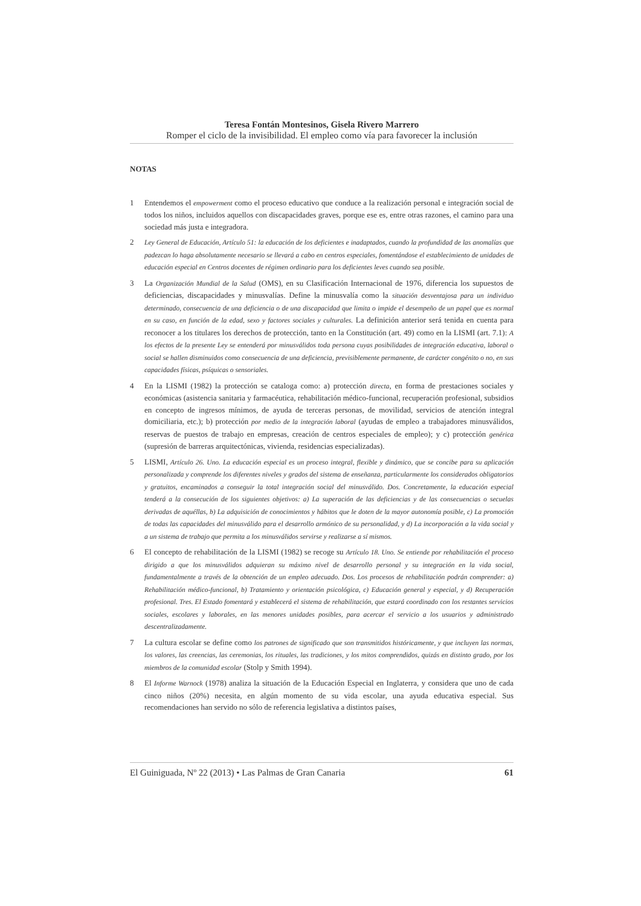Teresa Fontán Montesinos, Gisela Rivero Marrero
Romper el ciclo de la invisibilidad. El empleo como vía para favorecer la inclusión
NOTAS
1 Entendemos el empowerment como el proceso educativo que conduce a la realización personal e integración social de todos los niños, incluidos aquellos con discapacidades graves, porque ese es, entre otras razones, el camino para una sociedad más justa e integradora.
2 Ley General de Educación, Artículo 51: la educación de los deficientes e inadaptados, cuando la profundidad de las anomalías que padezcan lo haga absolutamente necesario se llevará a cabo en centros especiales, fomentándose el establecimiento de unidades de educación especial en Centros docentes de régimen ordinario para los deficientes leves cuando sea posible.
3 La Organización Mundial de la Salud (OMS), en su Clasificación Internacional de 1976, diferencia los supuestos de deficiencias, discapacidades y minusvalías. Define la minusvalía como la situación desventajosa para un individuo determinado, consecuencia de una deficiencia o de una discapacidad que limita o impide el desempeño de un papel que es normal en su caso, en función de la edad, sexo y factores sociales y culturales. La definición anterior será tenida en cuenta para reconocer a los titulares los derechos de protección, tanto en la Constitución (art. 49) como en la LISMI (art. 7.1): A los efectos de la presente Ley se entenderá por minusválidos toda persona cuyas posibilidades de integración educativa, laboral o social se hallen disminuidos como consecuencia de una deficiencia, previsiblemente permanente, de carácter congénito o no, en sus capacidades físicas, psíquicas o sensoriales.
4 En la LISMI (1982) la protección se cataloga como: a) protección directa, en forma de prestaciones sociales y económicas (asistencia sanitaria y farmacéutica, rehabilitación médico-funcional, recuperación profesional, subsidios en concepto de ingresos mínimos, de ayuda de terceras personas, de movilidad, servicios de atención integral domiciliaria, etc.); b) protección por medio de la integración laboral (ayudas de empleo a trabajadores minusválidos, reservas de puestos de trabajo en empresas, creación de centros especiales de empleo); y c) protección genérica (supresión de barreras arquitectónicas, vivienda, residencias especializadas).
5 LISMI, Artículo 26. Uno. La educación especial es un proceso integral, flexible y dinámico, que se concibe para su aplicación personalizada y comprende los diferentes niveles y grados del sistema de enseñanza, particularmente los considerados obligatorios y gratuitos, encaminados a conseguir la total integración social del minusválido. Dos. Concretamente, la educación especial tenderá a la consecución de los siguientes objetivos: a) La superación de las deficiencias y de las consecuencias o secuelas derivadas de aquéllas, b) La adquisición de conocimientos y hábitos que le doten de la mayor autonomía posible, c) La promoción de todas las capacidades del minusválido para el desarrollo armónico de su personalidad, y d) La incorporación a la vida social y a un sistema de trabajo que permita a los minusválidos servirse y realizarse a sí mismos.
6 El concepto de rehabilitación de la LISMI (1982) se recoge su Artículo 18. Uno. Se entiende por rehabilitación el proceso dirigido a que los minusválidos adquieran su máximo nivel de desarrollo personal y su integración en la vida social, fundamentalmente a través de la obtención de un empleo adecuado. Dos. Los procesos de rehabilitación podrán comprender: a) Rehabilitación médico-funcional, b) Tratamiento y orientación psicológica, c) Educación general y especial, y d) Recuperación profesional. Tres. El Estado fomentará y establecerá el sistema de rehabilitación, que estará coordinado con los restantes servicios sociales, escolares y laborales, en las menores unidades posibles, para acercar el servicio a los usuarios y administrado descentralizadamente.
7 La cultura escolar se define como los patrones de significado que son transmitidos históricamente, y que incluyen las normas, los valores, las creencias, las ceremonias, los rituales, las tradiciones, y los mitos comprendidos, quizás en distinto grado, por los miembros de la comunidad escolar (Stolp y Smith 1994).
8 El Informe Warnock (1978) analiza la situación de la Educación Especial en Inglaterra, y considera que uno de cada cinco niños (20%) necesita, en algún momento de su vida escolar, una ayuda educativa especial. Sus recomendaciones han servido no sólo de referencia legislativa a distintos países,
El Guiniguada, Nº 22 (2013) • Las Palmas de Gran Canaria 61